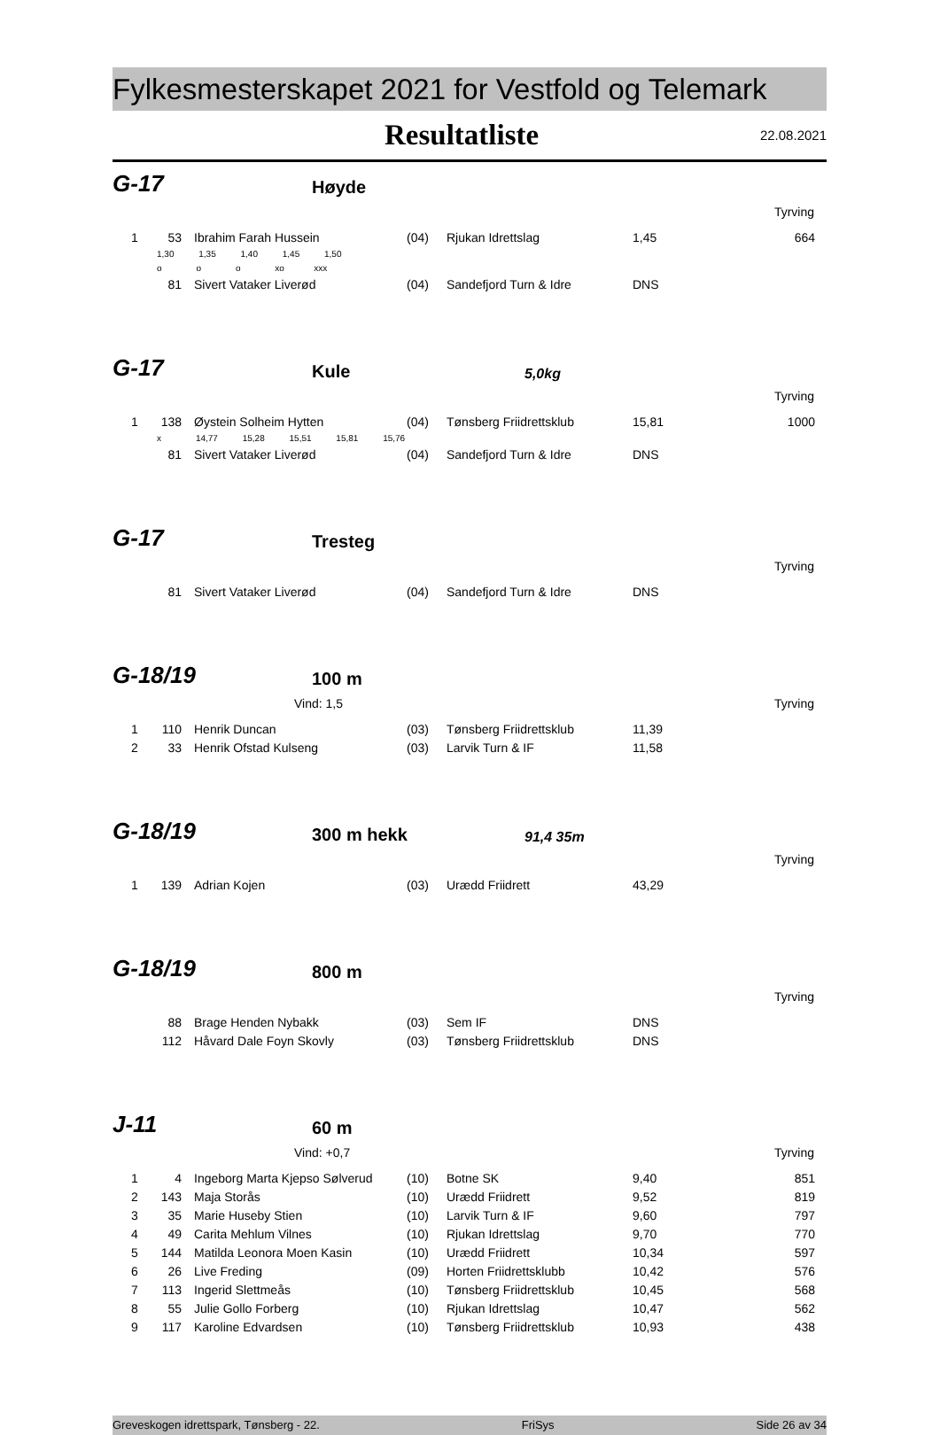Fylkesmesterskapet 2021 for Vestfold og Telemark
Resultatliste
22.08.2021
G-17
Høyde
Tyrving
| 1 | 53 | Ibrahim Farah Hussein | (04) | Rjukan Idrettslag | 1,45 | 664 |
| | 1,30 1,35 1,40 1,45 1,50 | | | | | |
| | o o o xo xxx | | | | | |
| | 81 | Sivert Vataker Liverød | (04) | Sandefjord Turn & Idre | DNS | |
G-17
Kule
5,0kg
Tyrving
| 1 | 138 | Øystein Solheim Hytten | (04) | Tønsberg Friidrettsklub | 15,81 | 1000 |
| | x 14,77 15,28 15,51 15,81 15,76 | | | | | |
| | 81 | Sivert Vataker Liverød | (04) | Sandefjord Turn & Idre | DNS | |
G-17
Tresteg
Tyrving
| | 81 | Sivert Vataker Liverød | (04) | Sandefjord Turn & Idre | DNS | |
G-18/19
100 m
Vind: 1,5 Tyrving
| 1 | 110 | Henrik Duncan | (03) | Tønsberg Friidrettsklub | 11,39 | |
| 2 | 33 | Henrik Ofstad Kulseng | (03) | Larvik Turn & IF | 11,58 | |
G-18/19
300 m hekk
91,4 35m
Tyrving
| 1 | 139 | Adrian Kojen | (03) | Urædd Friidrett | 43,29 | |
G-18/19
800 m
Tyrving
| | 88 | Brage Henden Nybakk | (03) | Sem IF | DNS | |
| | 112 | Håvard Dale Foyn Skovly | (03) | Tønsberg Friidrettsklub | DNS | |
J-11
60 m
Vind: +0,7 Tyrving
| 1 | 4 | Ingeborg Marta Kjepso Sølverud | (10) | Botne SK | 9,40 | 851 |
| 2 | 143 | Maja Storås | (10) | Urædd Friidrett | 9,52 | 819 |
| 3 | 35 | Marie Huseby Stien | (10) | Larvik Turn & IF | 9,60 | 797 |
| 4 | 49 | Carita Mehlum Vilnes | (10) | Rjukan Idrettslag | 9,70 | 770 |
| 5 | 144 | Matilda Leonora Moen Kasin | (10) | Urædd Friidrett | 10,34 | 597 |
| 6 | 26 | Live Freding | (09) | Horten Friidrettsklubb | 10,42 | 576 |
| 7 | 113 | Ingerid Slettmeås | (10) | Tønsberg Friidrettsklub | 10,45 | 568 |
| 8 | 55 | Julie Gollo Forberg | (10) | Rjukan Idrettslag | 10,47 | 562 |
| 9 | 117 | Karoline Edvardsen | (10) | Tønsberg Friidrettsklub | 10,93 | 438 |
Greveskogen idrettspark, Tønsberg - 22. FriSys Side 26 av 34